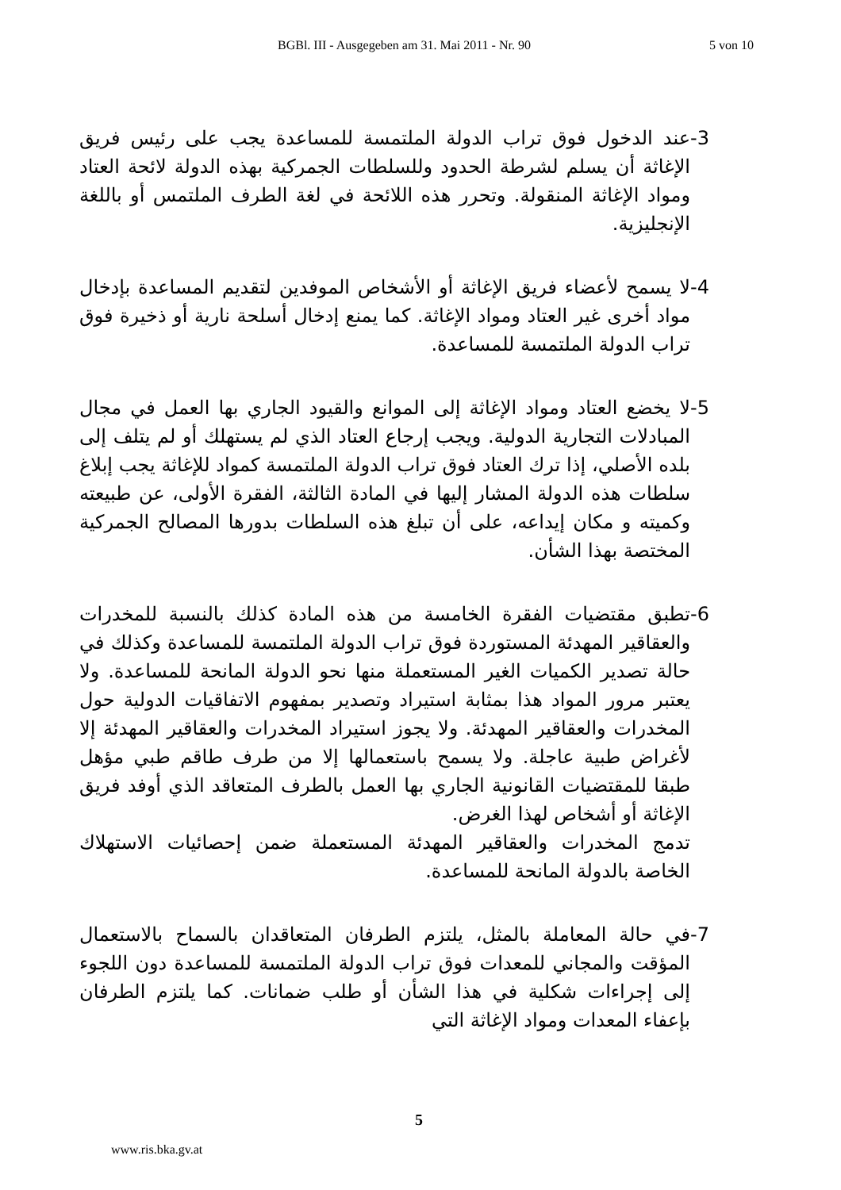BGBl. III - Ausgegeben am 31. Mai 2011 - Nr. 90 5 von 10
-3 عند الدخول فوق تراب الدولة الملتمسة للمساعدة يجب على رئيس فريق الإغاثة أن يسلم لشرطة الحدود وللسلطات الجمركية بهذه الدولة لائحة العتاد ومواد الإغاثة المنقولة. وتحرر هذه اللائحة في لغة الطرف الملتمس أو باللغة الإنجليزية.
-4 لا يسمح لأعضاء فريق الإغاثة أو الأشخاص الموفدين لتقديم المساعدة بإدخال مواد أخرى غير العتاد ومواد الإغاثة. كما يمنع إدخال أسلحة نارية أو ذخيرة فوق تراب الدولة الملتمسة للمساعدة.
-5 لا يخضع العتاد ومواد الإغاثة إلى الموانع والقيود الجاري بها العمل في مجال المبادلات التجارية الدولية. ويجب إرجاع العتاد الذي لم يستهلك أو لم يتلف إلى بلده الأصلي، إذا ترك العتاد فوق تراب الدولة الملتمسة كمواد للإغاثة يجب إبلاغ سلطات هذه الدولة المشار إليها في المادة الثالثة، الفقرة الأولى، عن طبيعته وكميته و مكان إيداعه، على أن تبلغ هذه السلطات بدورها المصالح الجمركية المختصة بهذا الشأن.
-6 تطبق مقتضيات الفقرة الخامسة من هذه المادة كذلك بالنسبة للمخدرات والعقاقير المهدئة المستوردة فوق تراب الدولة الملتمسة للمساعدة وكذلك في حالة تصدير الكميات الغير المستعملة منها نحو الدولة المانحة للمساعدة. ولا يعتبر مرور المواد هذا بمثابة استيراد وتصدير بمفهوم الاتفاقيات الدولية حول المخدرات والعقاقير المهدئة. ولا يجوز استيراد المخدرات والعقاقير المهدئة إلا لأغراض طبية عاجلة. ولا يسمح باستعمالها إلا من طرف طاقم طبي مؤهل طبقا للمقتضيات القانونية الجاري بها العمل بالطرف المتعاقد الذي أوفد فريق الإغاثة أو أشخاص لهذا الغرض.
تدمج المخدرات والعقاقير المهدئة المستعملة ضمن إحصائيات الاستهلاك الخاصة بالدولة المانحة للمساعدة.
-7 في حالة المعاملة بالمثل، يلتزم الطرفان المتعاقدان بالسماح بالاستعمال المؤقت والمجاني للمعدات فوق تراب الدولة الملتمسة للمساعدة دون اللجوء إلى إجراءات شكلية في هذا الشأن أو طلب ضمانات. كما يلتزم الطرفان بإعفاء المعدات ومواد الإغاثة التي
5
www.ris.bka.gv.at